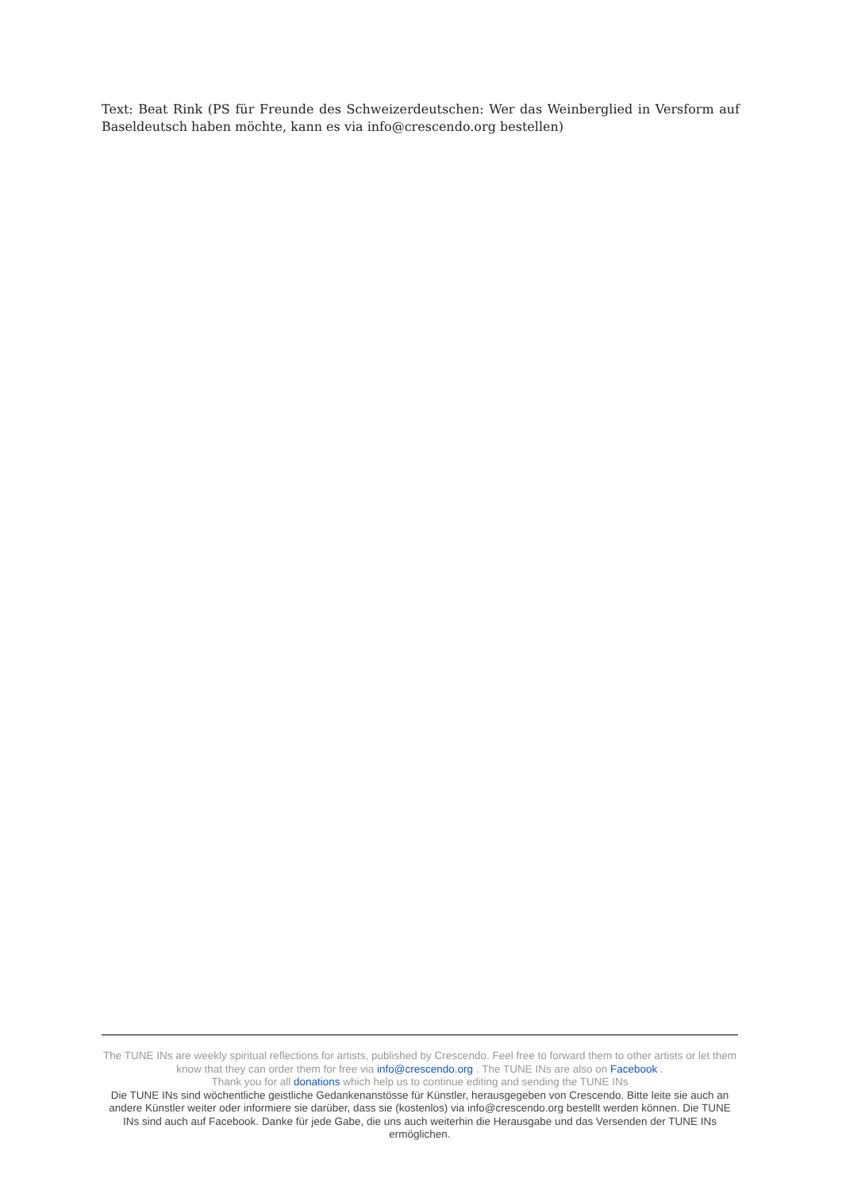Text: Beat Rink (PS für Freunde des Schweizerdeutschen: Wer das Weinberglied in Versform auf Baseldeutsch haben möchte, kann es via info@crescendo.org bestellen)
The TUNE INs are weekly spiritual reflections for artists, published by Crescendo. Feel free to forward them to other artists or let them know that they can order them for free via info@crescendo.org . The TUNE INs are also on Facebook .
Thank you for all donations which help us to continue editing and sending the TUNE INs
Die TUNE INs sind wöchentliche geistliche Gedankenanstösse für Künstler, herausgegeben von Crescendo. Bitte leite sie auch an andere Künstler weiter oder informiere sie darüber, dass sie (kostenlos) via info@crescendo.org bestellt werden können. Die TUNE INs sind auch auf Facebook. Danke für jede Gabe, die uns auch weiterhin die Herausgabe und das Versenden der TUNE INs ermöglichen.